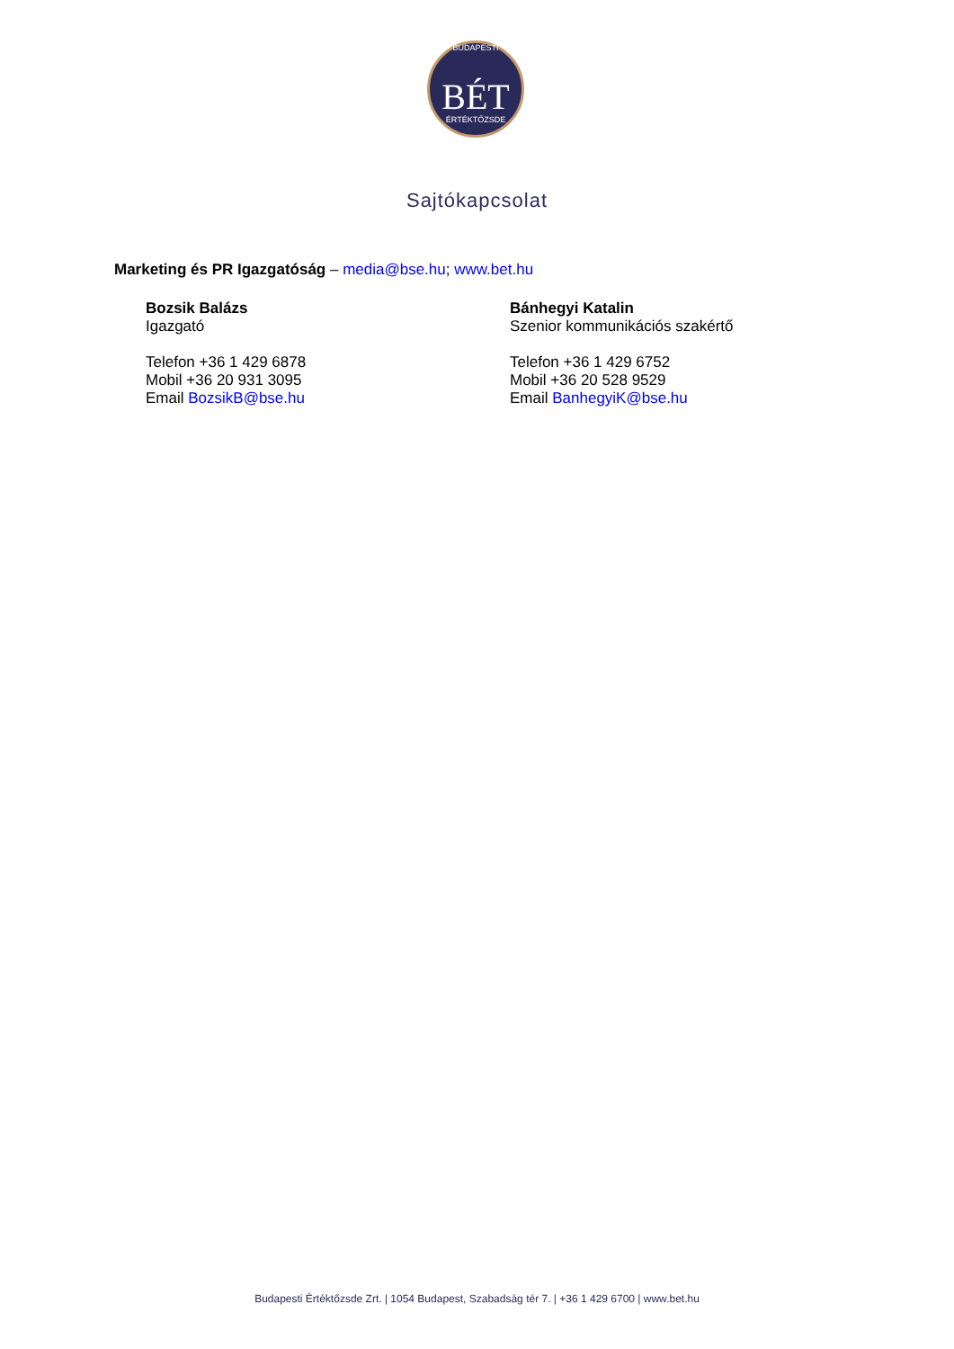BUDAPESTI
BÉT
ÉRTÉKTŐZSDE
Sajtókapcsolat
Marketing és PR Igazgatóság – media@bse.hu; www.bet.hu
Bozsik Balázs
Igazgató
Telefon +36 1 429 6878
Mobil +36 20 931 3095
Email BozsikB@bse.hu
Bánhegyi Katalin
Szenior kommunikációs szakértő
Telefon +36 1 429 6752
Mobil +36 20 528 9529
Email BanhegyiK@bse.hu
Budapesti Értéktőzsde Zrt. | 1054 Budapest, Szabadság tér 7. | +36 1 429 6700 | www.bet.hu